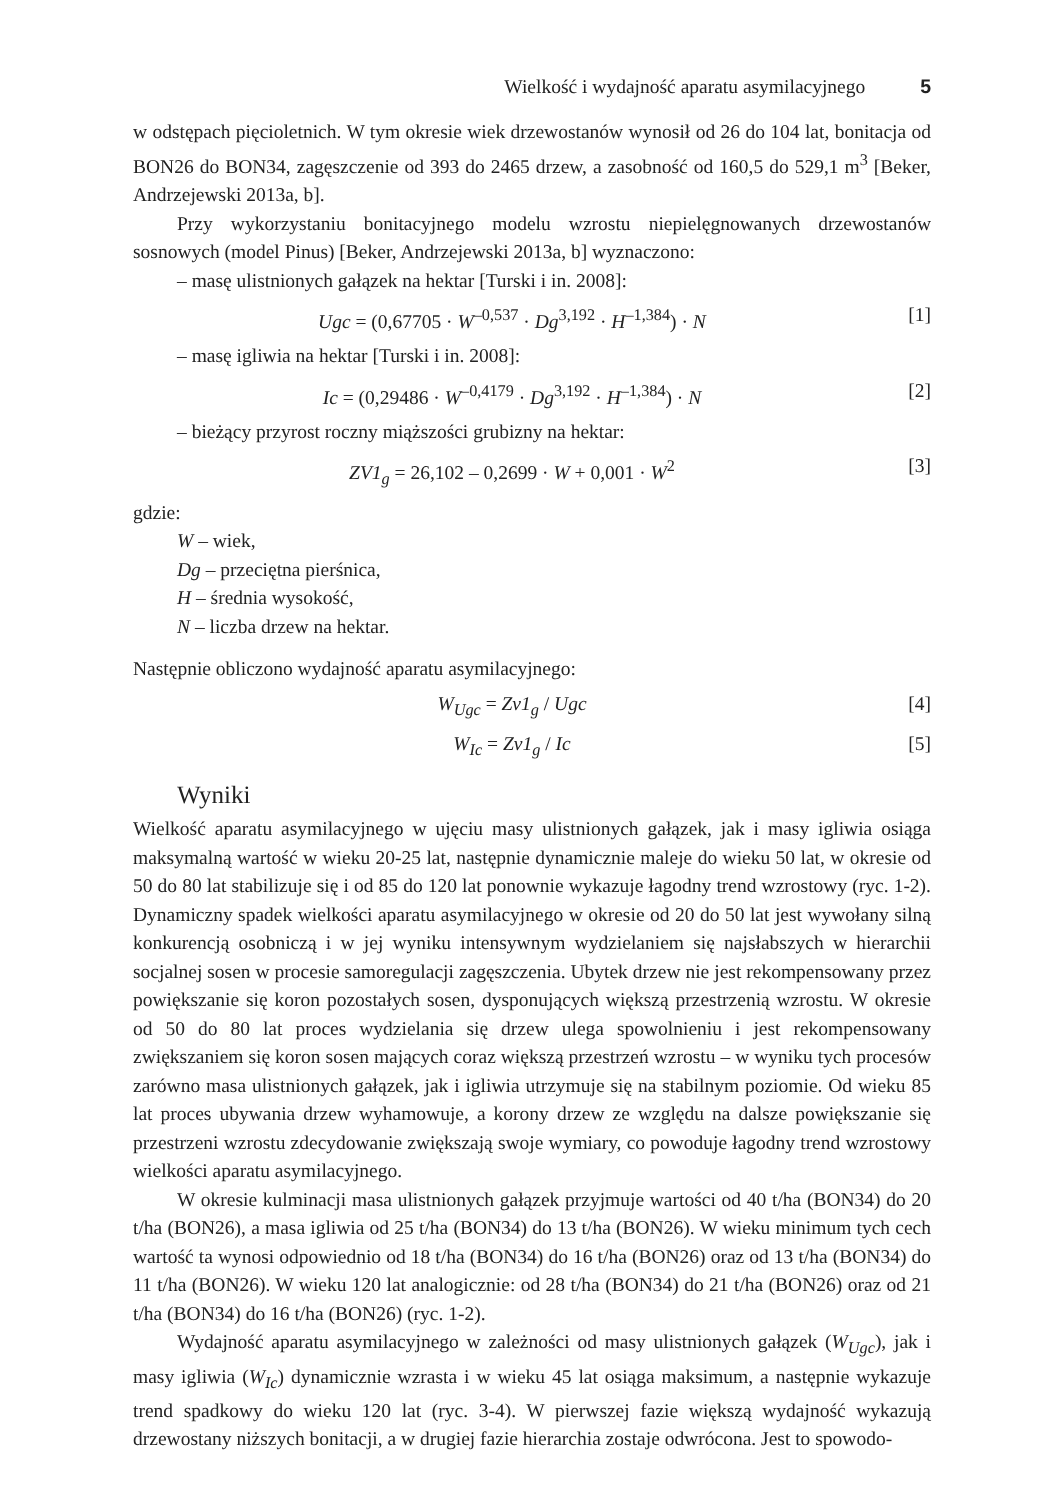Wielkość i wydajność aparatu asymilacyjnego 5
w odstępach pięcioletnich. W tym okresie wiek drzewostanów wynosił od 26 do 104 lat, bonitacja od BON26 do BON34, zagęszczenie od 393 do 2465 drzew, a zasobność od 160,5 do 529,1 m<sup>3</sup> [Beker, Andrzejewski 2013a, b].
Przy wykorzystaniu bonitacyjnego modelu wzrostu niepielęgnowanych drzewostanów sosnowych (model Pinus) [Beker, Andrzejewski 2013a, b] wyznaczono:
– masę ulistnionych gałązek na hektar [Turski i in. 2008]:
Ugc = (0,67705 · W<sup>–0,537</sup> · Dg<sup>3,192</sup> · H<sup>–1,384</sup>) · N [1]
– masę igliwia na hektar [Turski i in. 2008]:
Ic = (0,29486 · W<sup>–0,4179</sup> · Dg<sup>3,192</sup> · H<sup>–1,384</sup>) · N [2]
– bieżący przyrost roczny miąższości grubizny na hektar:
ZV1<sub>g</sub> = 26,102 – 0,2699 · W + 0,001 · W<sup>2</sup> [3]
gdzie:
W – wiek,
Dg – przeciętna pierśnica,
H – średnia wysokość,
N – liczba drzew na hektar.
Następnie obliczono wydajność aparatu asymilacyjnego:
W<sub>Ugc</sub> = Zv1<sub>g</sub> / Ugc [4]
W<sub>Ic</sub> = Zv1<sub>g</sub> / Ic [5]
Wyniki
Wielkość aparatu asymilacyjnego w ujęciu masy ulistnionych gałązek, jak i masy igliwia osiąga maksymalną wartość w wieku 20-25 lat, następnie dynamicznie maleje do wieku 50 lat, w okresie od 50 do 80 lat stabilizuje się i od 85 do 120 lat ponownie wykazuje łagodny trend wzrostowy (ryc. 1-2). Dynamiczny spadek wielkości aparatu asymilacyjnego w okresie od 20 do 50 lat jest wywołany silną konkurencją osobniczą i w jej wyniku intensywnym wydzielaniem się najsłabszych w hierarchii socjalnej sosen w procesie samoregulacji zagęszczenia. Ubytek drzew nie jest rekompensowany przez powiększanie się koron pozostałych sosen, dysponujących większą przestrzenią wzrostu. W okresie od 50 do 80 lat proces wydzielania się drzew ulega spowolnieniu i jest rekompensowany zwiększaniem się koron sosen mających coraz większą przestrzeń wzrostu – w wyniku tych procesów zarówno masa ulistnionych gałązek, jak i igliwia utrzymuje się na stabilnym poziomie. Od wieku 85 lat proces ubywania drzew wyhamowuje, a korony drzew ze względu na dalsze powiększanie się przestrzeni wzrostu zdecydowanie zwiększają swoje wymiary, co powoduje łagodny trend wzrostowy wielkości aparatu asymilacyjnego.
W okresie kulminacji masa ulistnionych gałązek przyjmuje wartości od 40 t/ha (BON34) do 20 t/ha (BON26), a masa igliwia od 25 t/ha (BON34) do 13 t/ha (BON26). W wieku minimum tych cech wartość ta wynosi odpowiednio od 18 t/ha (BON34) do 16 t/ha (BON26) oraz od 13 t/ha (BON34) do 11 t/ha (BON26). W wieku 120 lat analogicznie: od 28 t/ha (BON34) do 21 t/ha (BON26) oraz od 21 t/ha (BON34) do 16 t/ha (BON26) (ryc. 1-2).
Wydajność aparatu asymilacyjnego w zależności od masy ulistnionych gałązek (W<sub>Ugc</sub>), jak i masy igliwia (W<sub>Ic</sub>) dynamicznie wzrasta i w wieku 45 lat osiąga maksimum, a następnie wykazuje trend spadkowy do wieku 120 lat (ryc. 3-4). W pierwszej fazie większą wydajność wykazują drzewostany niższych bonitacji, a w drugiej fazie hierarchia zostaje odwrócona. Jest to spowodo-